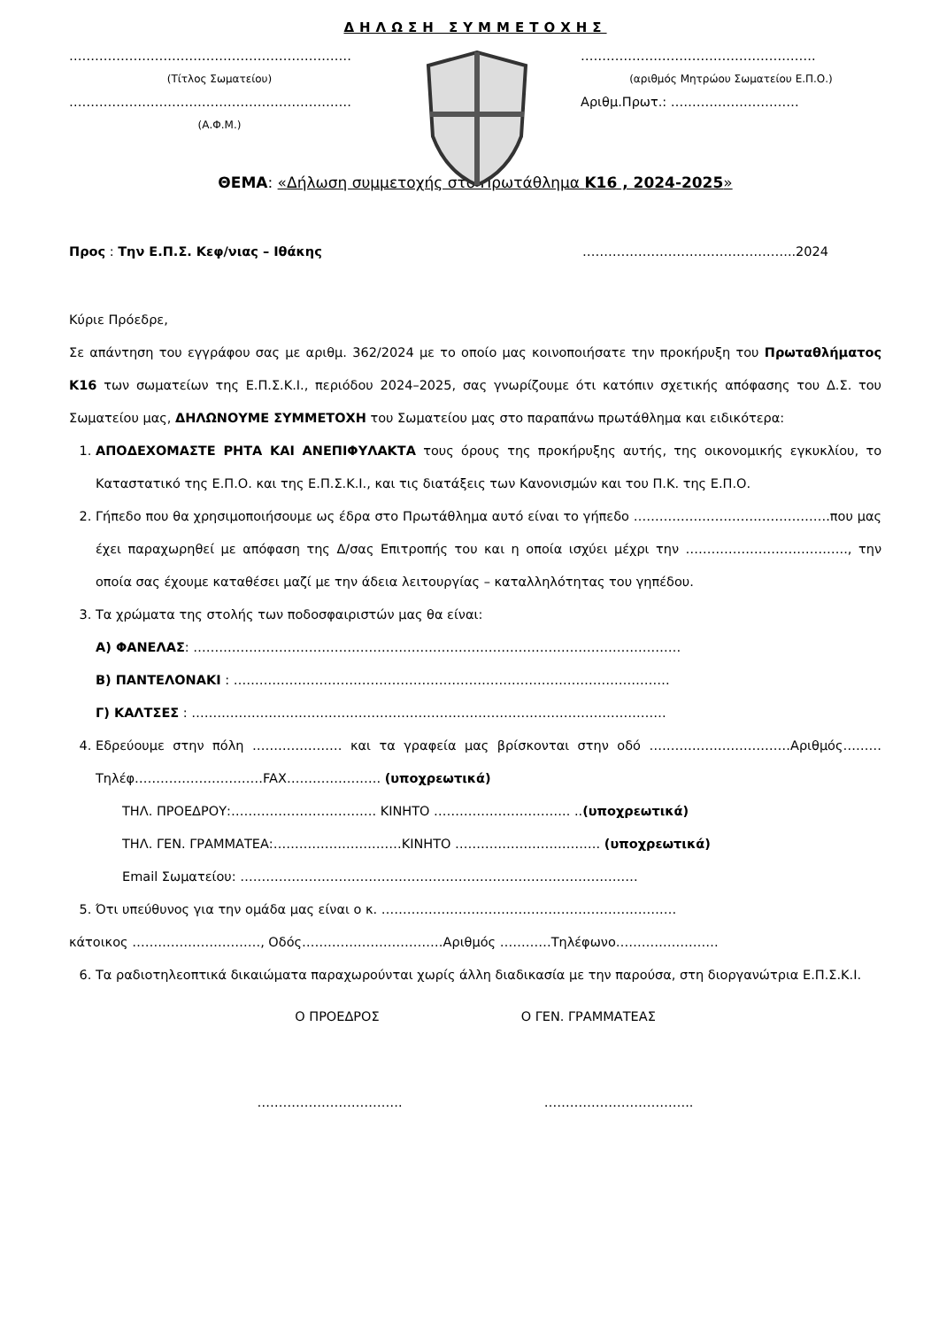ΔΗΛΩΣΗ ΣΥΜΜΕΤΟΧΗΣ
…………………………………………………………
(Τίτλος Σωματείου)
…………………………………………………………
(Α.Φ.Μ.)
……………………………………………….
(αριθμός Μητρώου Σωματείου Ε.Π.Ο.)
Αριθμ.Πρωτ.: …………………………
ΘΕΜΑ: «Δήλωση συμμετοχής στο Πρωτάθλημα Κ16 , 2024-2025»
Προς : Την Ε.Π.Σ. Κεφ/νιας – Ιθάκης …………………………………………..2024
Κύριε Πρόεδρε,
Σε απάντηση του εγγράφου σας με αριθμ. 362/2024 με το οποίο μας κοινοποιήσατε την προκήρυξη του Πρωταθλήματος Κ16 των σωματείων της Ε.Π.Σ.Κ.Ι., περιόδου 2024–2025, σας γνωρίζουμε ότι κατόπιν σχετικής απόφασης του Δ.Σ. του Σωματείου μας, ΔΗΛΩΝΟΥΜΕ ΣΥΜΜΕΤΟΧΗ του Σωματείου μας στο παραπάνω πρωτάθλημα και ειδικότερα:
1. ΑΠΟΔΕΧΟΜΑΣΤΕ ΡΗΤΑ ΚΑΙ ΑΝΕΠΙΦΥΛΑΚΤΑ τους όρους της προκήρυξης αυτής, της οικονομικής εγκυκλίου, το Καταστατικό της Ε.Π.Ο. και της Ε.Π.Σ.Κ.Ι., και τις διατάξεις των Κανονισμών και του Π.Κ. της Ε.Π.Ο.
2. Γήπεδο που θα χρησιμοποιήσουμε ως έδρα στο Πρωτάθλημα αυτό είναι το γήπεδο ……………………………………….που μας έχει παραχωρηθεί με απόφαση της Δ/σας Επιτροπής του και η οποία ισχύει μέχρι την ……………………………….., την οποία σας έχουμε καταθέσει μαζί με την άδεια λειτουργίας – καταλληλότητας του γηπέδου.
3. Τα χρώματα της στολής των ποδοσφαιριστών μας θα είναι:
Α) ΦΑΝΕΛΑΣ: ……………………………………………………………………………………………………
Β) ΠΑΝΤΕΛΟΝΑΚΙ : …………………………………………………………………………………………
Γ) ΚΑΛΤΣΕΣ : …………………………………………………………………………………………………
4. Εδρεύουμε στην πόλη ………………… και τα γραφεία μας βρίσκονται στην οδό ……………………………Αριθμός………Τηλέφ…………………………FAX…………………. (υποχρεωτικά)
ΤΗΛ. ΠΡΟΕΔΡΟΥ:……………………………. ΚΙΝΗΤΟ ………………………….. ..(υποχρεωτικά)
ΤΗΛ. ΓΕΝ. ΓΡΑΜΜΑΤΕΑ:…………………………ΚΙΝΗΤΟ ……………………………. (υποχρεωτικά)
Email Σωματείου: …………………………………………………………………………………
5. Ότι υπεύθυνος για την ομάδα μας είναι ο κ. ……………………………………………………………
κάτοικος …………………………, Οδός……………………………Αριθμός …………Τηλέφωνο……………………
6. Τα ραδιοτηλεοπτικά δικαιώματα παραχωρούνται χωρίς άλλη διαδικασία με την παρούσα, στη διοργανώτρια Ε.Π.Σ.Κ.Ι.
Ο ΠΡΟΕΔΡΟΣ Ο ΓΕΝ. ΓΡΑΜΜΑΤΕΑΣ
……………………………. ……………………………..